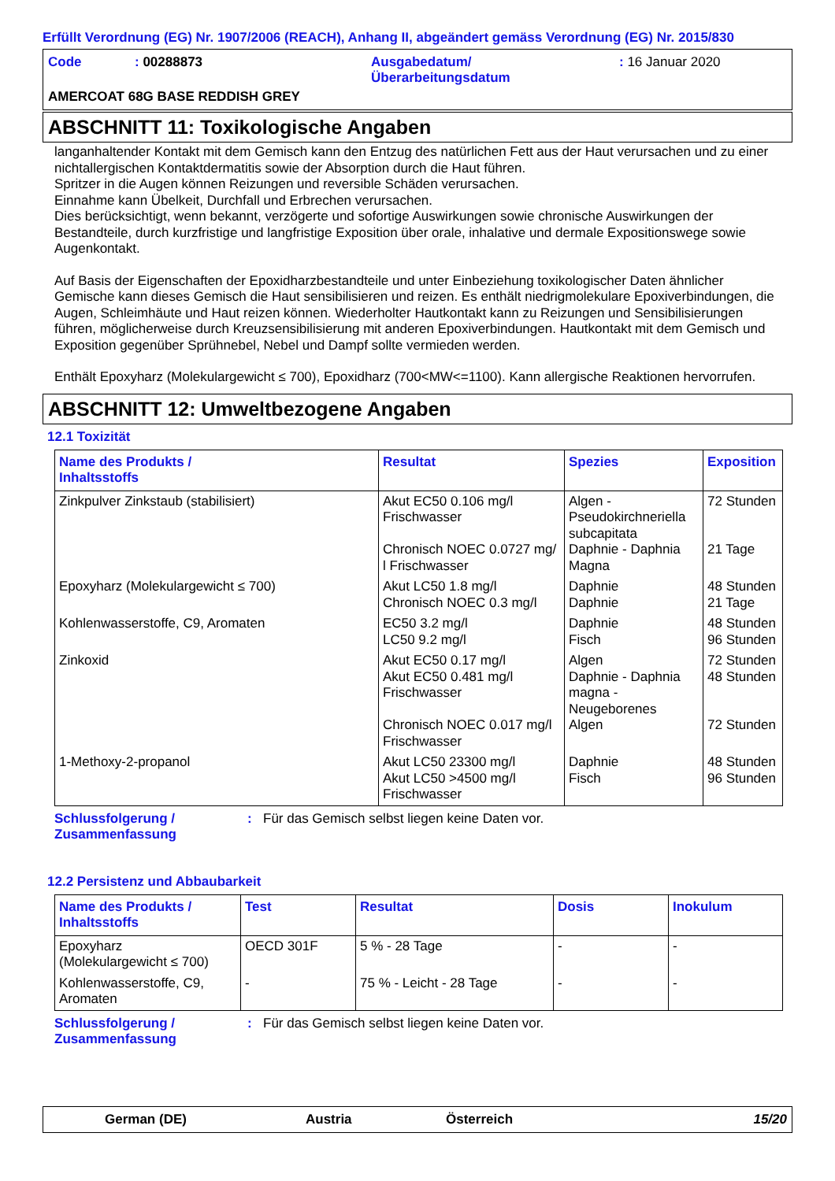Erfüllt Verordnung (EG) Nr. 1907/2006 (REACH), Anhang II, abgeändert gemäss Verordnung (EG) Nr. 2015/830
| Code | : 00288873 | Ausgabedatum/ Überarbeitungsdatum | : 16 Januar 2020 |
AMERCOAT 68G BASE REDDISH GREY
ABSCHNITT 11: Toxikologische Angaben
langanhaltender Kontakt mit dem Gemisch kann den Entzug des natürlichen Fett aus der Haut verursachen und zu einer nichtallergischen Kontaktdermatitis sowie der Absorption durch die Haut führen.
Spritzer in die Augen können Reizungen und reversible Schäden verursachen.
Einnahme kann Übelkeit, Durchfall und Erbrechen verursachen.
Dies berücksichtigt, wenn bekannt, verzögerte und sofortige Auswirkungen sowie chronische Auswirkungen der Bestandteile, durch kurzfristige und langfristige Exposition über orale, inhalative und dermale Expositionswege sowie Augenkontakt.
Auf Basis der Eigenschaften der Epoxidharzbestandteile und unter Einbeziehung toxikologischer Daten ähnlicher Gemische kann dieses Gemisch die Haut sensibilisieren und reizen. Es enthält niedrigmolekulare Epoxiverbindungen, die Augen, Schleimhäute und Haut reizen können. Wiederholter Hautkontakt kann zu Reizungen und Sensibilisierungen führen, möglicherweise durch Kreuzsensibilisierung mit anderen Epoxiverbindungen. Hautkontakt mit dem Gemisch und Exposition gegenüber Sprühnebel, Nebel und Dampf sollte vermieden werden.
Enthält Epoxyharz (Molekulargewicht ≤ 700), Epoxidharz (700<MW<=1100). Kann allergische Reaktionen hervorrufen.
ABSCHNITT 12: Umweltbezogene Angaben
12.1 Toxizität
| Name des Produkts / Inhaltsstoffs | Resultat | Spezies | Exposition |
| --- | --- | --- | --- |
| Zinkpulver Zinkstaub (stabilisiert) | Akut EC50 0.106 mg/l Frischwasser Chronisch NOEC 0.0727 mg/ l Frischwasser | Algen - Pseudokirchneriella subcapitata Daphnie - Daphnia Magna | 72 Stunden 21 Tage |
| Epoxyharz (Molekulargewicht ≤ 700) | Akut LC50 1.8 mg/l Chronisch NOEC 0.3 mg/l | Daphnie Daphnie | 48 Stunden 21 Tage |
| Kohlenwasserstoffe, C9, Aromaten | EC50 3.2 mg/l LC50 9.2 mg/l | Daphnie Fisch | 48 Stunden 96 Stunden |
| Zinkoxid | Akut EC50 0.17 mg/l Akut EC50 0.481 mg/l Frischwasser Chronisch NOEC 0.017 mg/l Frischwasser | Algen Daphnie - Daphnia magna - Neugeborenes Algen | 72 Stunden 48 Stunden 72 Stunden |
| 1-Methoxy-2-propanol | Akut LC50 23300 mg/l Akut LC50 >4500 mg/l Frischwasser | Daphnie Fisch | 48 Stunden 96 Stunden |
Schlussfolgerung /
Zusammenfassung
: Für das Gemisch selbst liegen keine Daten vor.
12.2 Persistenz und Abbaubarkeit
| Name des Produkts / Inhaltsstoffs | Test | Resultat | Dosis | Inokulum |
| --- | --- | --- | --- | --- |
| Epoxyharz (Molekulargewicht ≤ 700) | OECD 301F | 5 % - 28 Tage | - | - |
| Kohlenwasserstoffe, C9, Aromaten | - | 75 % - Leicht - 28 Tage | - | - |
Schlussfolgerung /
Zusammenfassung
: Für das Gemisch selbst liegen keine Daten vor.
German (DE) Austria Österreich 15/20